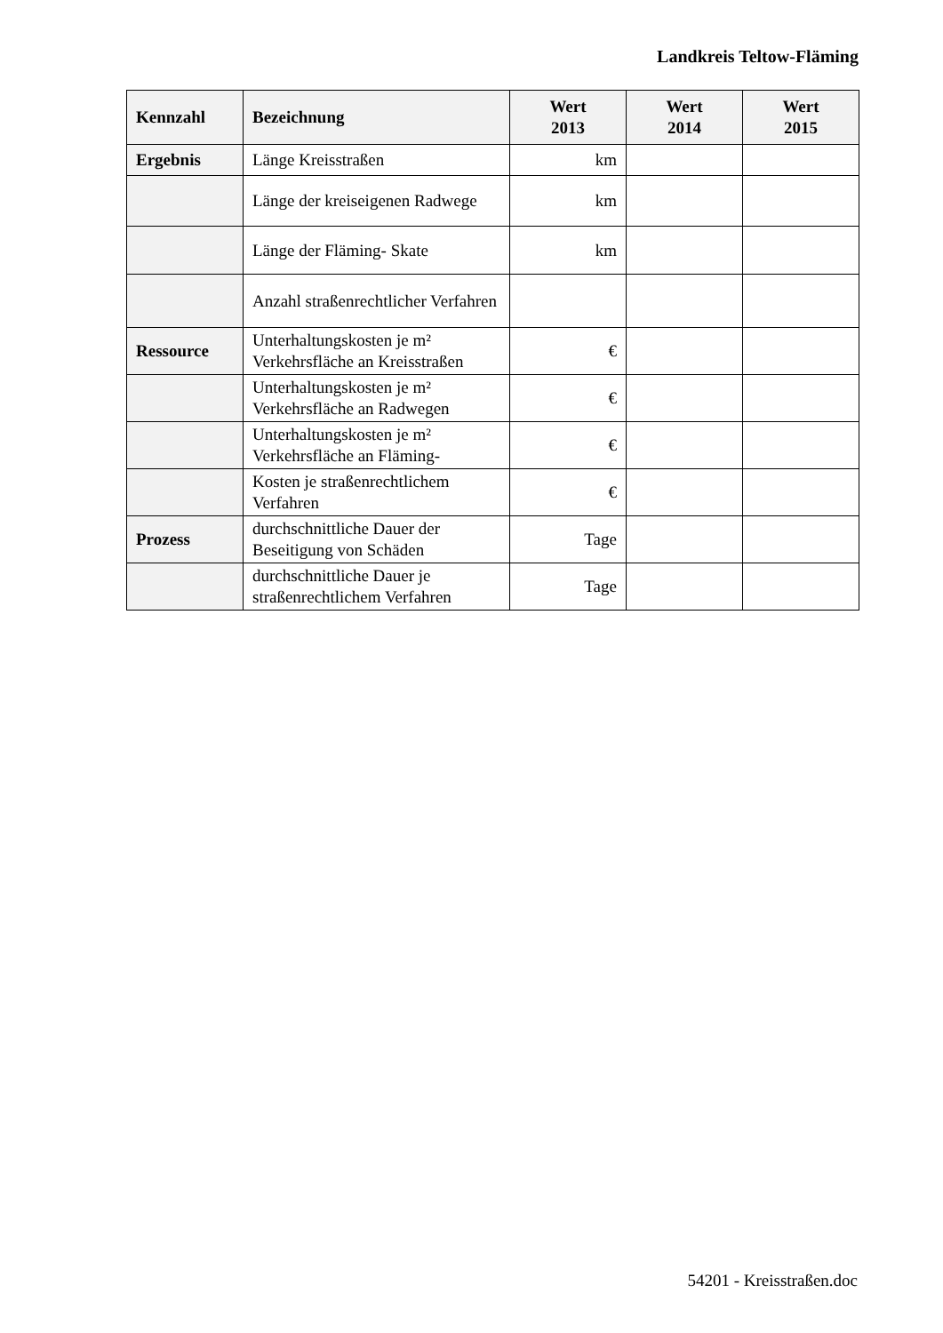Landkreis Teltow-Fläming
| Kennzahl | Bezeichnung | Wert 2013 | Wert 2014 | Wert 2015 |
| --- | --- | --- | --- | --- |
| Ergebnis | Länge Kreisstraßen | km | | |
| | Länge der kreiseigenen Radwege | km | | |
| | Länge der Fläming- Skate | km | | |
| | Anzahl straßenrechtlicher Verfahren | | | |
| Ressource | Unterhaltungskosten je m² Verkehrsfläche an Kreisstraßen | € | | |
| | Unterhaltungskosten je m² Verkehrsfläche an Radwegen | € | | |
| | Unterhaltungskosten je m² Verkehrsfläche an Fläming- | € | | |
| | Kosten je straßenrechtlichem Verfahren | € | | |
| Prozess | durchschnittliche Dauer der Beseitigung von Schäden | Tage | | |
| | durchschnittliche Dauer je straßenrechtlichem Verfahren | Tage | | |
54201 - Kreisstraßen.doc